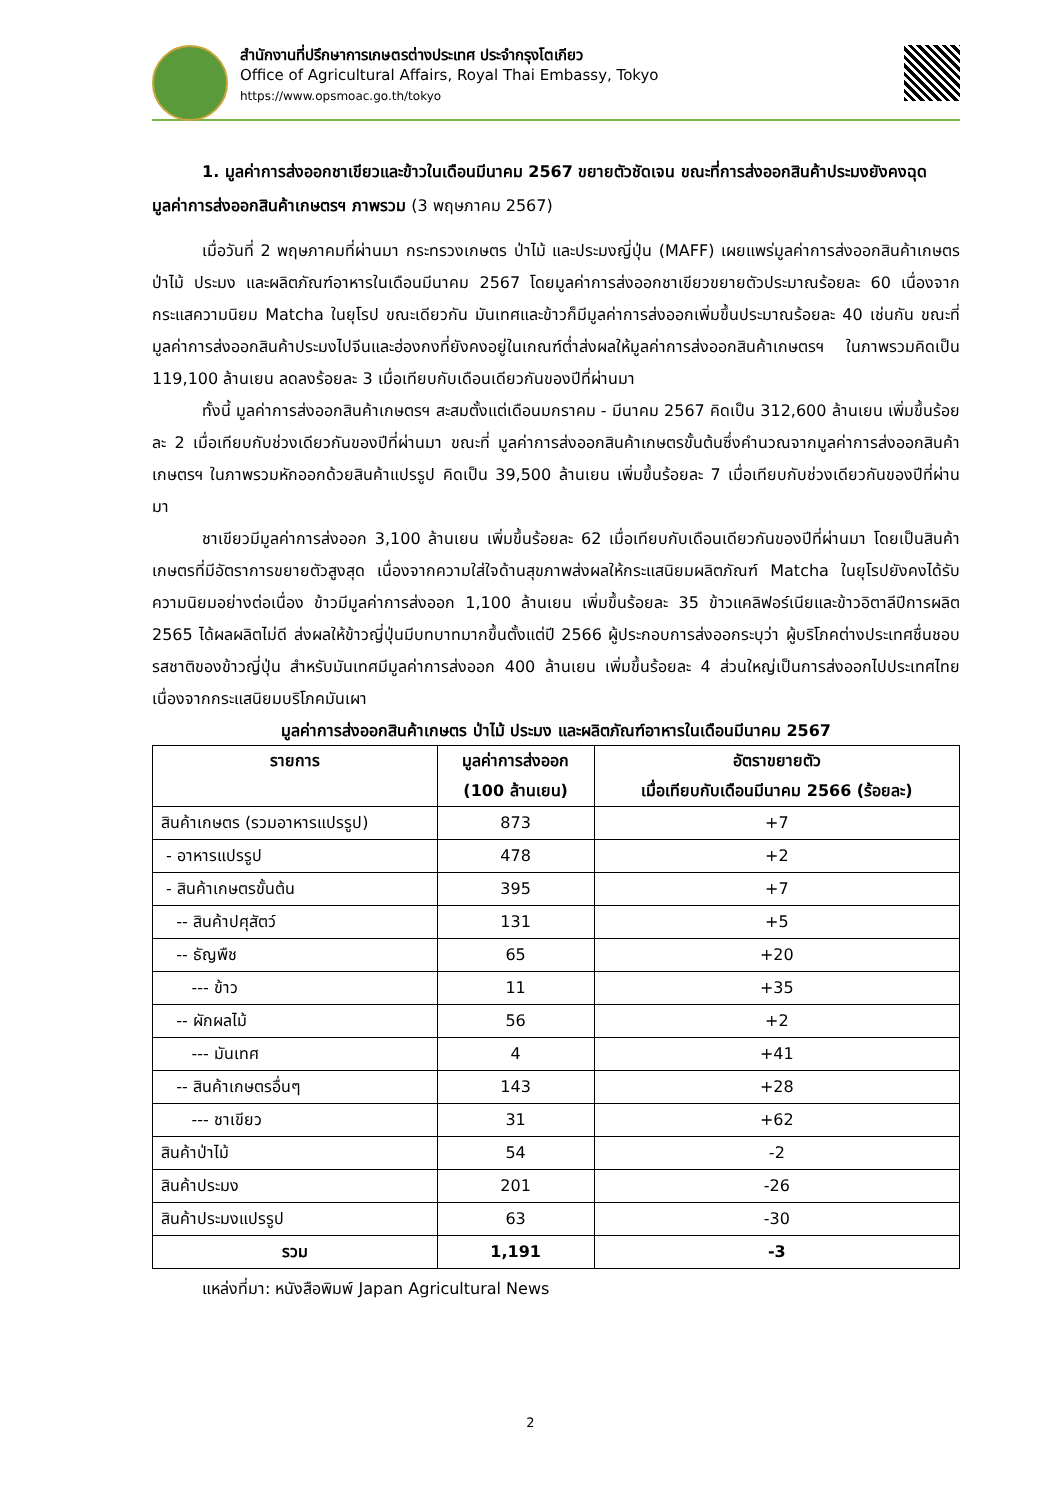สำนักงานที่ปรึกษาการเกษตรต่างประเทศ ประจำกรุงโตเกียว
Office of Agricultural Affairs, Royal Thai Embassy, Tokyo
https://www.opsmoac.go.th/tokyo
1. มูลค่าการส่งออกชาเขียวและข้าวในเดือนมีนาคม 2567 ขยายตัวชัดเจน ขณะที่การส่งออกสินค้าประมงยังคงฉุดมูลค่าการส่งออกสินค้าเกษตรฯ ภาพรวม (3 พฤษภาคม 2567)
เมื่อวันที่ 2 พฤษภาคมที่ผ่านมา กระทรวงเกษตร ป่าไม้ และประมงญี่ปุ่น (MAFF) เผยแพร่มูลค่าการส่งออกสินค้าเกษตร ป่าไม้ ประมง และผลิตภัณฑ์อาหารในเดือนมีนาคม 2567 โดยมูลค่าการส่งออกชาเขียวขยายตัวประมาณร้อยละ 60 เนื่องจากกระแสความนิยม Matcha ในยุโรป ขณะเดียวกัน มันเทศและข้าวก็มีมูลค่าการส่งออกเพิ่มขึ้นประมาณร้อยละ 40 เช่นกัน ขณะที่ มูลค่าการส่งออกสินค้าประมงไปจีนและฮ่องกงที่ยังคงอยู่ในเกณฑ์ต่ำส่งผลให้มูลค่าการส่งออกสินค้าเกษตรฯ ในภาพรวมคิดเป็น 119,100 ล้านเยน ลดลงร้อยละ 3 เมื่อเทียบกับเดือนเดียวกันของปีที่ผ่านมา
ทั้งนี้ มูลค่าการส่งออกสินค้าเกษตรฯ สะสมตั้งแต่เดือนมกราคม - มีนาคม 2567 คิดเป็น 312,600 ล้านเยน เพิ่มขึ้นร้อยละ 2 เมื่อเทียบกับช่วงเดียวกันของปีที่ผ่านมา ขณะที่ มูลค่าการส่งออกสินค้าเกษตรขั้นต้นซึ่งคำนวณจากมูลค่าการส่งออกสินค้าเกษตรฯ ในภาพรวมหักออกด้วยสินค้าแปรรูป คิดเป็น 39,500 ล้านเยน เพิ่มขึ้นร้อยละ 7 เมื่อเทียบกับช่วงเดียวกันของปีที่ผ่านมา
ชาเขียวมีมูลค่าการส่งออก 3,100 ล้านเยน เพิ่มขึ้นร้อยละ 62 เมื่อเทียบกับเดือนเดียวกันของปีที่ผ่านมา โดยเป็นสินค้าเกษตรที่มีอัตราการขยายตัวสูงสุด เนื่องจากความใส่ใจด้านสุขภาพส่งผลให้กระแสนิยมผลิตภัณฑ์ Matcha ในยุโรปยังคงได้รับความนิยมอย่างต่อเนื่อง ข้าวมีมูลค่าการส่งออก 1,100 ล้านเยน เพิ่มขึ้นร้อยละ 35 ข้าวแคลิฟอร์เนียและข้าวอิตาลีปีการผลิต 2565 ได้ผลผลิตไม่ดี ส่งผลให้ข้าวญี่ปุ่นมีบทบาทมากขึ้นตั้งแต่ปี 2566 ผู้ประกอบการส่งออกระบุว่า ผู้บริโภคต่างประเทศชื่นชอบรสชาติของข้าวญี่ปุ่น สำหรับมันเทศมีมูลค่าการส่งออก 400 ล้านเยน เพิ่มขึ้นร้อยละ 4 ส่วนใหญ่เป็นการส่งออกไปประเทศไทยเนื่องจากกระแสนิยมบริโภคมันเผา
มูลค่าการส่งออกสินค้าเกษตร ป่าไม้ ประมง และผลิตภัณฑ์อาหารในเดือนมีนาคม 2567
| รายการ | มูลค่าการส่งออก (100 ล้านเยน) | อัตราขยายตัว เมื่อเทียบกับเดือนมีนาคม 2566 (ร้อยละ) |
| --- | --- | --- |
| สินค้าเกษตร (รวมอาหารแปรรูป) | 873 | +7 |
| - อาหารแปรรูป | 478 | +2 |
| - สินค้าเกษตรขั้นต้น | 395 | +7 |
| -- สินค้าปศุสัตว์ | 131 | +5 |
| -- ธัญพืช | 65 | +20 |
| --- ข้าว | 11 | +35 |
| -- ผักผลไม้ | 56 | +2 |
| --- มันเทศ | 4 | +41 |
| -- สินค้าเกษตรอื่นๆ | 143 | +28 |
| --- ชาเขียว | 31 | +62 |
| สินค้าป่าไม้ | 54 | -2 |
| สินค้าประมง | 201 | -26 |
| สินค้าประมงแปรรูป | 63 | -30 |
| รวม | 1,191 | -3 |
แหล่งที่มา: หนังสือพิมพ์ Japan Agricultural News
2